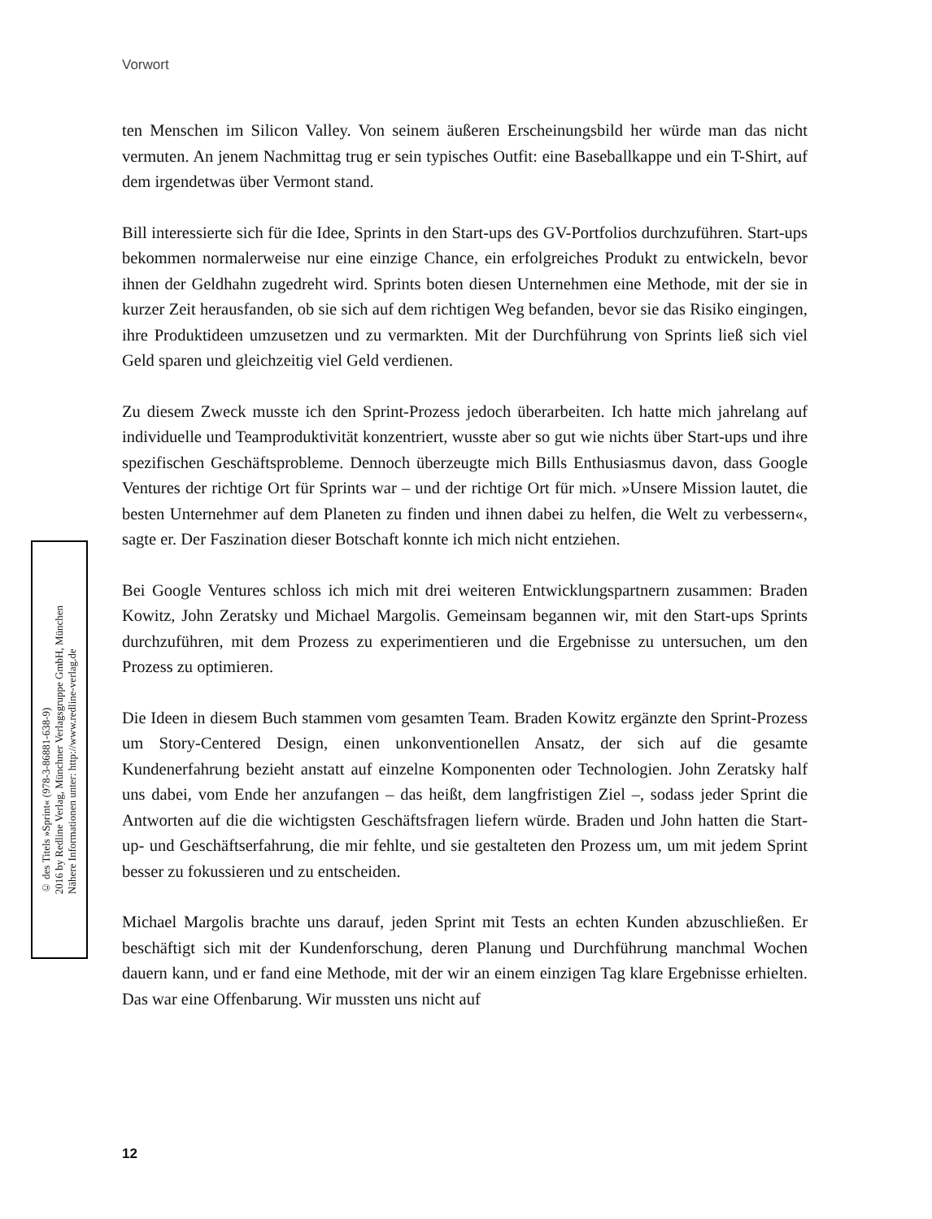Vorwort
ten Menschen im Silicon Valley. Von seinem äußeren Erscheinungsbild her würde man das nicht vermuten. An jenem Nachmittag trug er sein typisches Outfit: eine Baseballkappe und ein T-Shirt, auf dem irgendetwas über Vermont stand.
Bill interessierte sich für die Idee, Sprints in den Start-ups des GV-Portfolios durchzuführen. Start-ups bekommen normalerweise nur eine einzige Chance, ein erfolgreiches Produkt zu entwickeln, bevor ihnen der Geldhahn zugedreht wird. Sprints boten diesen Unternehmen eine Methode, mit der sie in kurzer Zeit herausfanden, ob sie sich auf dem richtigen Weg befanden, bevor sie das Risiko eingingen, ihre Produktideen umzusetzen und zu vermarkten. Mit der Durchführung von Sprints ließ sich viel Geld sparen und gleichzeitig viel Geld verdienen.
Zu diesem Zweck musste ich den Sprint-Prozess jedoch überarbeiten. Ich hatte mich jahrelang auf individuelle und Teamproduktivität konzentriert, wusste aber so gut wie nichts über Start-ups und ihre spezifischen Geschäftsprobleme. Dennoch überzeugte mich Bills Enthusiasmus davon, dass Google Ventures der richtige Ort für Sprints war – und der richtige Ort für mich. »Unsere Mission lautet, die besten Unternehmer auf dem Planeten zu finden und ihnen dabei zu helfen, die Welt zu verbessern«, sagte er. Der Faszination dieser Botschaft konnte ich mich nicht entziehen.
Bei Google Ventures schloss ich mich mit drei weiteren Entwicklungspartnern zusammen: Braden Kowitz, John Zeratsky und Michael Margolis. Gemeinsam begannen wir, mit den Start-ups Sprints durchzuführen, mit dem Prozess zu experimentieren und die Ergebnisse zu untersuchen, um den Prozess zu optimieren.
Die Ideen in diesem Buch stammen vom gesamten Team. Braden Kowitz ergänzte den Sprint-Prozess um Story-Centered Design, einen unkonventionellen Ansatz, der sich auf die gesamte Kundenerfahrung bezieht anstatt auf einzelne Komponenten oder Technologien. John Zeratsky half uns dabei, vom Ende her anzufangen – das heißt, dem langfristigen Ziel –, sodass jeder Sprint die Antworten auf die die wichtigsten Geschäftsfragen liefern würde. Braden und John hatten die Start-up- und Geschäftserfahrung, die mir fehlte, und sie gestalteten den Prozess um, um mit jedem Sprint besser zu fokussieren und zu entscheiden.
Michael Margolis brachte uns darauf, jeden Sprint mit Tests an echten Kunden abzuschließen. Er beschäftigt sich mit der Kundenforschung, deren Planung und Durchführung manchmal Wochen dauern kann, und er fand eine Methode, mit der wir an einem einzigen Tag klare Ergebnisse erhielten. Das war eine Offenbarung. Wir mussten uns nicht auf
© des Titels »Sprint« (978-3-86881-638-9)
2016 by Redline Verlag, Münchner Verlagsgruppe GmbH, München
Nähere Informationen unter: http://www.redline-verlag.de
12